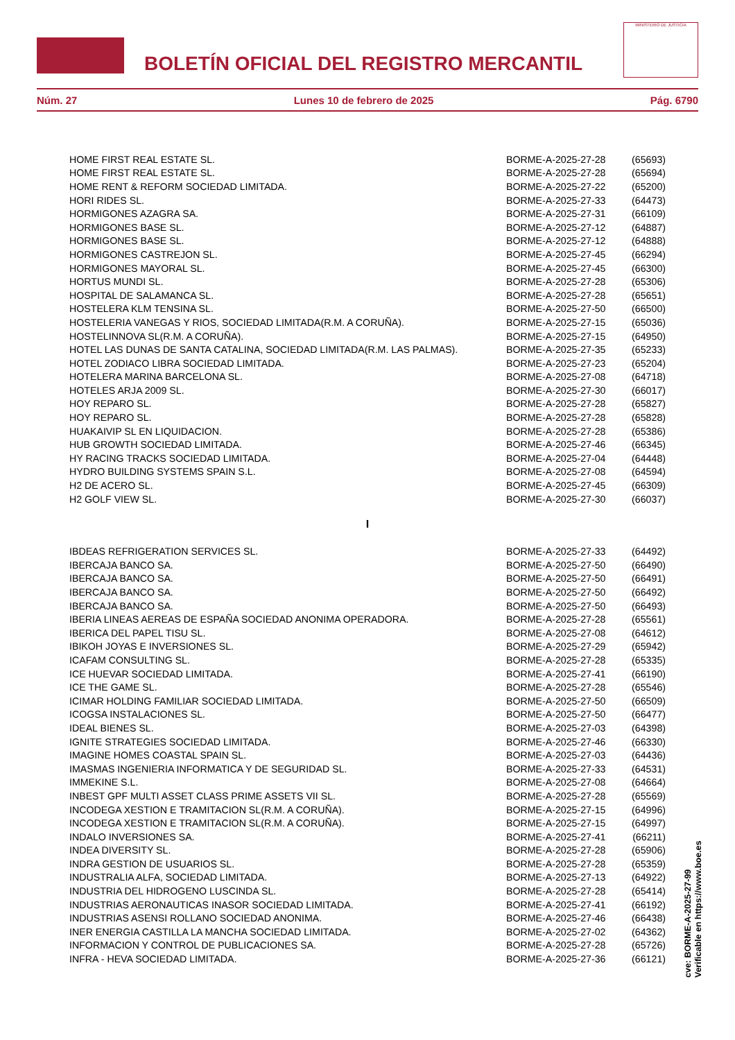BOLETÍN OFICIAL DEL REGISTRO MERCANTIL
MINISTERIO DE JUSTICIA
Núm. 27 Lunes 10 de febrero de 2025 Pág. 6790
| HOME FIRST REAL ESTATE SL. | BORME-A-2025-27-28 | (65693) |
| HOME FIRST REAL ESTATE SL. | BORME-A-2025-27-28 | (65694) |
| HOME RENT & REFORM SOCIEDAD LIMITADA. | BORME-A-2025-27-22 | (65200) |
| HORI RIDES SL. | BORME-A-2025-27-33 | (64473) |
| HORMIGONES AZAGRA SA. | BORME-A-2025-27-31 | (66109) |
| HORMIGONES BASE SL. | BORME-A-2025-27-12 | (64887) |
| HORMIGONES BASE SL. | BORME-A-2025-27-12 | (64888) |
| HORMIGONES CASTREJON SL. | BORME-A-2025-27-45 | (66294) |
| HORMIGONES MAYORAL SL. | BORME-A-2025-27-45 | (66300) |
| HORTUS MUNDI SL. | BORME-A-2025-27-28 | (65306) |
| HOSPITAL DE SALAMANCA SL. | BORME-A-2025-27-28 | (65651) |
| HOSTELERA KLM TENSINA SL. | BORME-A-2025-27-50 | (66500) |
| HOSTELERIA VANEGAS Y RIOS, SOCIEDAD LIMITADA(R.M. A CORUÑA). | BORME-A-2025-27-15 | (65036) |
| HOSTELINNOVA SL(R.M. A CORUÑA). | BORME-A-2025-27-15 | (64950) |
| HOTEL LAS DUNAS DE SANTA CATALINA, SOCIEDAD LIMITADA(R.M. LAS PALMAS). | BORME-A-2025-27-35 | (65233) |
| HOTEL ZODIACO LIBRA SOCIEDAD LIMITADA. | BORME-A-2025-27-23 | (65204) |
| HOTELERA MARINA BARCELONA SL. | BORME-A-2025-27-08 | (64718) |
| HOTELES ARJA 2009 SL. | BORME-A-2025-27-30 | (66017) |
| HOY REPARO SL. | BORME-A-2025-27-28 | (65827) |
| HOY REPARO SL. | BORME-A-2025-27-28 | (65828) |
| HUAKAIVIP SL EN LIQUIDACION. | BORME-A-2025-27-28 | (65386) |
| HUB GROWTH SOCIEDAD LIMITADA. | BORME-A-2025-27-46 | (66345) |
| HY RACING TRACKS SOCIEDAD LIMITADA. | BORME-A-2025-27-04 | (64448) |
| HYDRO BUILDING SYSTEMS SPAIN S.L. | BORME-A-2025-27-08 | (64594) |
| H2 DE ACERO SL. | BORME-A-2025-27-45 | (66309) |
| H2 GOLF VIEW SL. | BORME-A-2025-27-30 | (66037) |
I
| IBDEAS REFRIGERATION SERVICES SL. | BORME-A-2025-27-33 | (64492) |
| IBERCAJA BANCO SA. | BORME-A-2025-27-50 | (66490) |
| IBERCAJA BANCO SA. | BORME-A-2025-27-50 | (66491) |
| IBERCAJA BANCO SA. | BORME-A-2025-27-50 | (66492) |
| IBERCAJA BANCO SA. | BORME-A-2025-27-50 | (66493) |
| IBERIA LINEAS AEREAS DE ESPAÑA SOCIEDAD ANONIMA OPERADORA. | BORME-A-2025-27-28 | (65561) |
| IBERICA DEL PAPEL TISU SL. | BORME-A-2025-27-08 | (64612) |
| IBIKOH JOYAS E INVERSIONES SL. | BORME-A-2025-27-29 | (65942) |
| ICAFAM CONSULTING SL. | BORME-A-2025-27-28 | (65335) |
| ICE HUEVAR SOCIEDAD LIMITADA. | BORME-A-2025-27-41 | (66190) |
| ICE THE GAME SL. | BORME-A-2025-27-28 | (65546) |
| ICIMAR HOLDING FAMILIAR SOCIEDAD LIMITADA. | BORME-A-2025-27-50 | (66509) |
| ICOGSA INSTALACIONES SL. | BORME-A-2025-27-50 | (66477) |
| IDEAL BIENES SL. | BORME-A-2025-27-03 | (64398) |
| IGNITE STRATEGIES SOCIEDAD LIMITADA. | BORME-A-2025-27-46 | (66330) |
| IMAGINE HOMES COASTAL SPAIN SL. | BORME-A-2025-27-03 | (64436) |
| IMASMAS INGENIERIA INFORMATICA Y DE SEGURIDAD SL. | BORME-A-2025-27-33 | (64531) |
| IMMEKINE S.L. | BORME-A-2025-27-08 | (64664) |
| INBEST GPF MULTI ASSET CLASS PRIME ASSETS VII SL. | BORME-A-2025-27-28 | (65569) |
| INCODEGA XESTION E TRAMITACION SL(R.M. A CORUÑA). | BORME-A-2025-27-15 | (64996) |
| INCODEGA XESTION E TRAMITACION SL(R.M. A CORUÑA). | BORME-A-2025-27-15 | (64997) |
| INDALO INVERSIONES SA. | BORME-A-2025-27-41 | (66211) |
| INDEA DIVERSITY SL. | BORME-A-2025-27-28 | (65906) |
| INDRA GESTION DE USUARIOS SL. | BORME-A-2025-27-28 | (65359) |
| INDUSTRALIA ALFA, SOCIEDAD LIMITADA. | BORME-A-2025-27-13 | (64922) |
| INDUSTRIA DEL HIDROGENO LUSCINDA SL. | BORME-A-2025-27-28 | (65414) |
| INDUSTRIAS AERONAUTICAS INASOR SOCIEDAD LIMITADA. | BORME-A-2025-27-41 | (66192) |
| INDUSTRIAS ASENSI ROLLANO SOCIEDAD ANONIMA. | BORME-A-2025-27-46 | (66438) |
| INER ENERGIA CASTILLA LA MANCHA SOCIEDAD LIMITADA. | BORME-A-2025-27-02 | (64362) |
| INFORMACION Y CONTROL DE PUBLICACIONES SA. | BORME-A-2025-27-28 | (65726) |
| INFRA - HEVA SOCIEDAD LIMITADA. | BORME-A-2025-27-36 | (66121) |
cve: BORME-A-2025-27-99
Verificable en https://www.boe.es